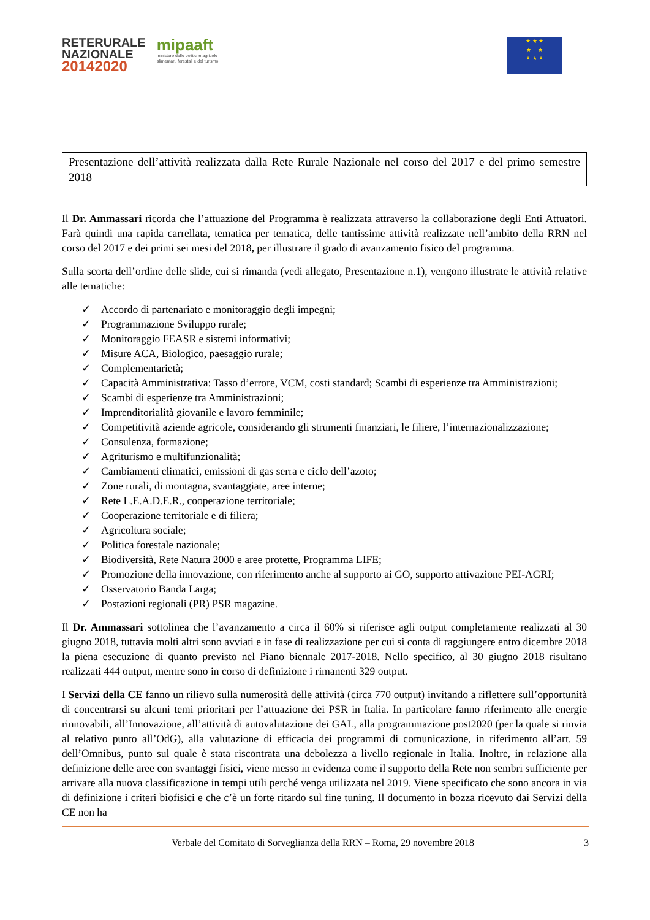RETERURALE
NAZIONALE
20142020
mipaaft
ministero delle politiche agricole
alimentari, forestali e del turismo
★ ★ ★
★ ★
★ ★ ★
Presentazione dell’attività realizzata dalla Rete Rurale Nazionale nel corso del 2017 e del primo semestre 2018
Il Dr. Ammassari ricorda che l’attuazione del Programma è realizzata attraverso la collaborazione degli Enti Attuatori. Farà quindi una rapida carrellata, tematica per tematica, delle tantissime attività realizzate nell’ambito della RRN nel corso del 2017 e dei primi sei mesi del 2018, per illustrare il grado di avanzamento fisico del programma.
Sulla scorta dell’ordine delle slide, cui si rimanda (vedi allegato, Presentazione n.1), vengono illustrate le attività relative alle tematiche:
✓ Accordo di partenariato e monitoraggio degli impegni;
✓ Programmazione Sviluppo rurale;
✓ Monitoraggio FEASR e sistemi informativi;
✓ Misure ACA, Biologico, paesaggio rurale;
✓ Complementarietà;
✓ Capacità Amministrativa: Tasso d’errore, VCM, costi standard; Scambi di esperienze tra Amministrazioni;
✓ Scambi di esperienze tra Amministrazioni;
✓ Imprenditorialità giovanile e lavoro femminile;
✓ Competitività aziende agricole, considerando gli strumenti finanziari, le filiere, l’internazionalizzazione;
✓ Consulenza, formazione;
✓ Agriturismo e multifunzionalità;
✓ Cambiamenti climatici, emissioni di gas serra e ciclo dell’azoto;
✓ Zone rurali, di montagna, svantaggiate, aree interne;
✓ Rete L.E.A.D.E.R., cooperazione territoriale;
✓ Cooperazione territoriale e di filiera;
✓ Agricoltura sociale;
✓ Politica forestale nazionale;
✓ Biodiversità, Rete Natura 2000 e aree protette, Programma LIFE;
✓ Promozione della innovazione, con riferimento anche al supporto ai GO, supporto attivazione PEI-AGRI;
✓ Osservatorio Banda Larga;
✓ Postazioni regionali (PR) PSR magazine.
Il Dr. Ammassari sottolinea che l’avanzamento a circa il 60% si riferisce agli output completamente realizzati al 30 giugno 2018, tuttavia molti altri sono avviati e in fase di realizzazione per cui si conta di raggiungere entro dicembre 2018 la piena esecuzione di quanto previsto nel Piano biennale 2017-2018. Nello specifico, al 30 giugno 2018 risultano realizzati 444 output, mentre sono in corso di definizione i rimanenti 329 output.
I Servizi della CE fanno un rilievo sulla numerosità delle attività (circa 770 output) invitando a riflettere sull’opportunità di concentrarsi su alcuni temi prioritari per l’attuazione dei PSR in Italia. In particolare fanno riferimento alle energie rinnovabili, all’Innovazione, all’attività di autovalutazione dei GAL, alla programmazione post2020 (per la quale si rinvia al relativo punto all’OdG), alla valutazione di efficacia dei programmi di comunicazione, in riferimento all’art. 59 dell’Omnibus, punto sul quale è stata riscontrata una debolezza a livello regionale in Italia. Inoltre, in relazione alla definizione delle aree con svantaggi fisici, viene messo in evidenza come il supporto della Rete non sembri sufficiente per arrivare alla nuova classificazione in tempi utili perché venga utilizzata nel 2019. Viene specificato che sono ancora in via di definizione i criteri biofisici e che c’è un forte ritardo sul fine tuning. Il documento in bozza ricevuto dai Servizi della CE non ha
Verbale del Comitato di Sorveglianza della RRN – Roma, 29 novembre 2018 3